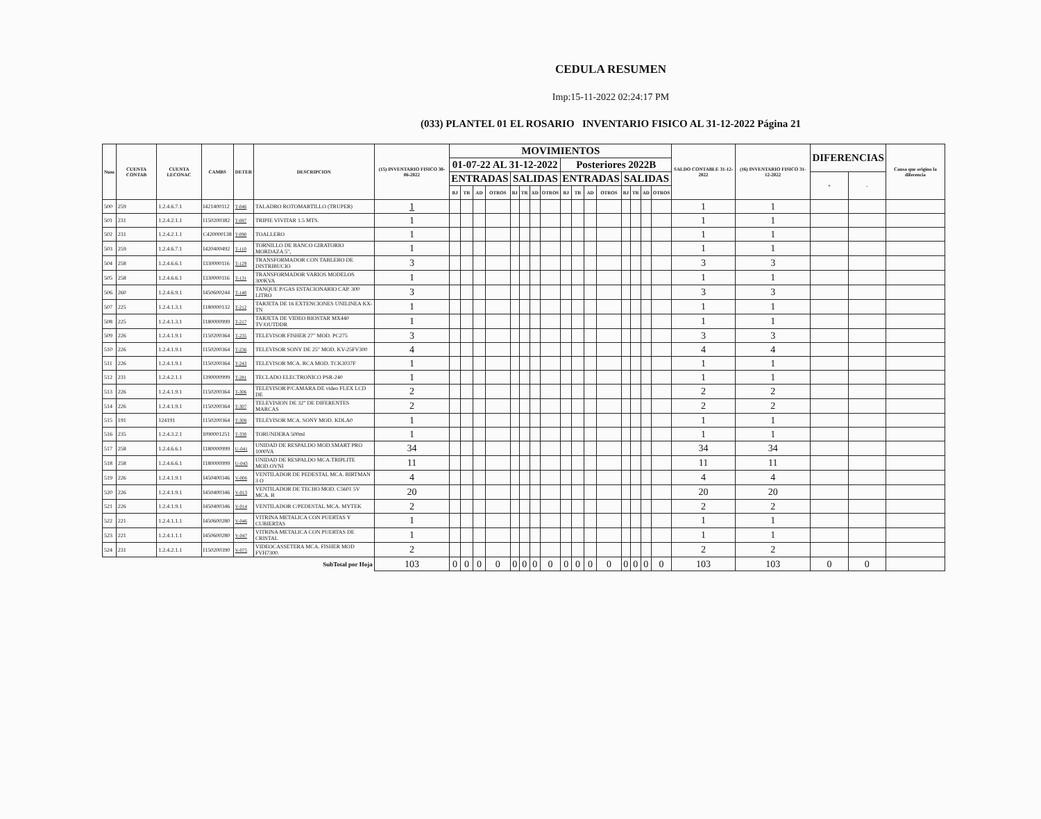CEDULA RESUMEN
Imp:15-11-2022 02:24:17 PM
(033) PLANTEL 01 EL ROSARIO INVENTARIO FISICO AL 31-12-2022 Página 21
| Num | CUENTA CONTAB | CUENTA LECONAC | CAMBS | DETER | DESCRIPCION | (15) INVENTARIO FISICO 30-06-2022 | MOVIMIENTOS | | | | | | | | | | | | | | | | SALDO CONTABLE 31-12-2022 | (16) INVENTARIO FISICO 31-12-2022 | DIFERENCIAS | | Causa que origino la diferencia |
| --- | --- | --- | --- | --- | --- | --- | --- | --- | --- | --- | --- | --- | --- | --- | --- | --- | --- | --- | --- | --- | --- | --- | --- | --- | --- | --- | --- |
| | | | | | | | 01-07-22 AL 31-12-2022 | | | | | | | | Posteriores 2022B | | | | | | | | | | | | |
| | | | | | | | ENTRADAS | | | | SALIDAS | | | | ENTRADAS | | | | SALIDAS | | | | | | + | - | |
| | | | | | | | BJ | TR | AD | OTROS | BJ | TR | AD | OTROS | BJ | TR | AD | OTROS | BJ | TR | AD | OTROS | | | | | |
| 500 | 259 | 1.2.4.6.7.1 | I421400112 | T-046 | TALADRO ROTOMARTILLO (TRUPER) | 1 | | | | | | | | | | | | | | | | | 1 | 1 | | | |
| 501 | 231 | 1.2.4.2.1.1 | I150200382 | T-087 | TRIPIE VIVITAR 1.5 MTS. | 1 | | | | | | | | | | | | | | | | | 1 | 1 | | | |
| 502 | 231 | 1.2.4.2.1.1 | C420000138 | T-090 | TOALLERO | 1 | | | | | | | | | | | | | | | | | 1 | 1 | | | |
| 503 | 259 | 1.2.4.6.7.1 | I420400492 | T-110 | TORNILLO DE BANCO GIRATORIO MORDAZA 5", | 1 | | | | | | | | | | | | | | | | | 1 | 1 | | | |
| 504 | 258 | 1.2.4.6.6.1 | I330000116 | T-129 | TRANSFORMADOR CON TABLERO DE DISTRIBUCIO | 3 | | | | | | | | | | | | | | | | | 3 | 3 | | | |
| 505 | 258 | 1.2.4.6.6.1 | I330000116 | T-131 | TRANSFORMADOR VARIOS MODELOS 300KVA | 1 | | | | | | | | | | | | | | | | | 1 | 1 | | | |
| 506 | 260 | 1.2.4.6.9.1 | I450600244 | T-140 | TANQUE P/GAS ESTACIONARIO CAP. 300 LITRO | 3 | | | | | | | | | | | | | | | | | 3 | 3 | | | |
| 507 | 225 | 1.2.4.1.3.1 | I180000132 | T-212 | TARJETA DE 16 EXTENCIONES UNILINEA KX-TN | 1 | | | | | | | | | | | | | | | | | 1 | 1 | | | |
| 508 | 225 | 1.2.4.1.3.1 | I180000999 | T-217 | TARJETA DE VIDEO BIOSTAR MX440 TV/OUTDDR | 1 | | | | | | | | | | | | | | | | | 1 | 1 | | | |
| 509 | 226 | 1.2.4.1.9.1 | I150200364 | T-235 | TELEVISOR FISHER 27" MOD. PC275 | 3 | | | | | | | | | | | | | | | | | 3 | 3 | | | |
| 510 | 226 | 1.2.4.1.9.1 | I150200364 | T-236 | TELEVISOR SONY DE 25" MOD. KV-25FV300 | 4 | | | | | | | | | | | | | | | | | 4 | 4 | | | |
| 511 | 226 | 1.2.4.1.9.1 | I150200364 | T-243 | TELEVISOR MCA. RCA MOD. TCK3037F | 1 | | | | | | | | | | | | | | | | | 1 | 1 | | | |
| 512 | 231 | 1.2.4.2.1.1 | I390000999 | T-281 | TECLADO ELECTRONICO PSR-240 | 1 | | | | | | | | | | | | | | | | | 1 | 1 | | | |
| 513 | 226 | 1.2.4.1.9.1 | I150200364 | T-306 | TELEVISOR P/CAMARA DE video FLEX LCD DE | 2 | | | | | | | | | | | | | | | | | 2 | 2 | | | |
| 514 | 226 | 1.2.4.1.9.1 | I150200364 | T-307 | TELEVISION DE 32" DE DIFERENTES MARCAS | 2 | | | | | | | | | | | | | | | | | 2 | 2 | | | |
| 515 | 191 | 124191 | I150200364 | T-308 | TELEVISOR MCA. SONY MOD. KDLA0 | 1 | | | | | | | | | | | | | | | | | 1 | 1 | | | |
| 516 | 235 | 1.2.4.3.2.1 | I090001251 | T-330 | TORUNDERA 500ml | 1 | | | | | | | | | | | | | | | | | 1 | 1 | | | |
| 517 | 258 | 1.2.4.6.6.1 | I180000999 | U-041 | UNIDAD DE RESPALDO MOD.SMART PRO 1000VA | 34 | | | | | | | | | | | | | | | | | 34 | 34 | | | |
| 518 | 258 | 1.2.4.6.6.1 | I180000999 | U-043 | UNIDAD DE RESPALDO MCA.TRIPLITE MOD.OVNI | 11 | | | | | | | | | | | | | | | | | 11 | 11 | | | |
| 519 | 226 | 1.2.4.1.9.1 | I450400346 | V-006 | VENTILADOR DE PEDESTAL MCA. BIRTMAN 3 O | 4 | | | | | | | | | | | | | | | | | 4 | 4 | | | |
| 520 | 226 | 1.2.4.1.9.1 | I450400346 | V-013 | VENTILADOR DE TECHO MOD. C5601 5V MCA. B | 20 | | | | | | | | | | | | | | | | | 20 | 20 | | | |
| 521 | 226 | 1.2.4.1.9.1 | I450400346 | V-014 | VENTILADOR C/PEDESTAL MCA. MYTEK | 2 | | | | | | | | | | | | | | | | | 2 | 2 | | | |
| 522 | 221 | 1.2.4.1.1.1 | I450600280 | V-046 | VITRINA METALICA CON PUERTAS Y CUBIERTAS | 1 | | | | | | | | | | | | | | | | | 1 | 1 | | | |
| 523 | 221 | 1.2.4.1.1.1 | I450600280 | V-047 | VITRINA METALICA CON PUERTAS DE CRISTAL | 1 | | | | | | | | | | | | | | | | | 1 | 1 | | | |
| 524 | 231 | 1.2.4.2.1.1 | I150200390 | V-075 | VIDEOCASSETERA MCA. FISHER MOD FVH7300. | 2 | | | | | | | | | | | | | | | | | 2 | 2 | | | |
| SubTotal por Hoja | | | | | | 103 | 0 | 0 | 0 | 0 | 0 | 0 | 0 | 0 | 0 | 0 | 0 | 0 | 0 | 0 | 0 | 0 | 103 | 103 | 0 | 0 | |